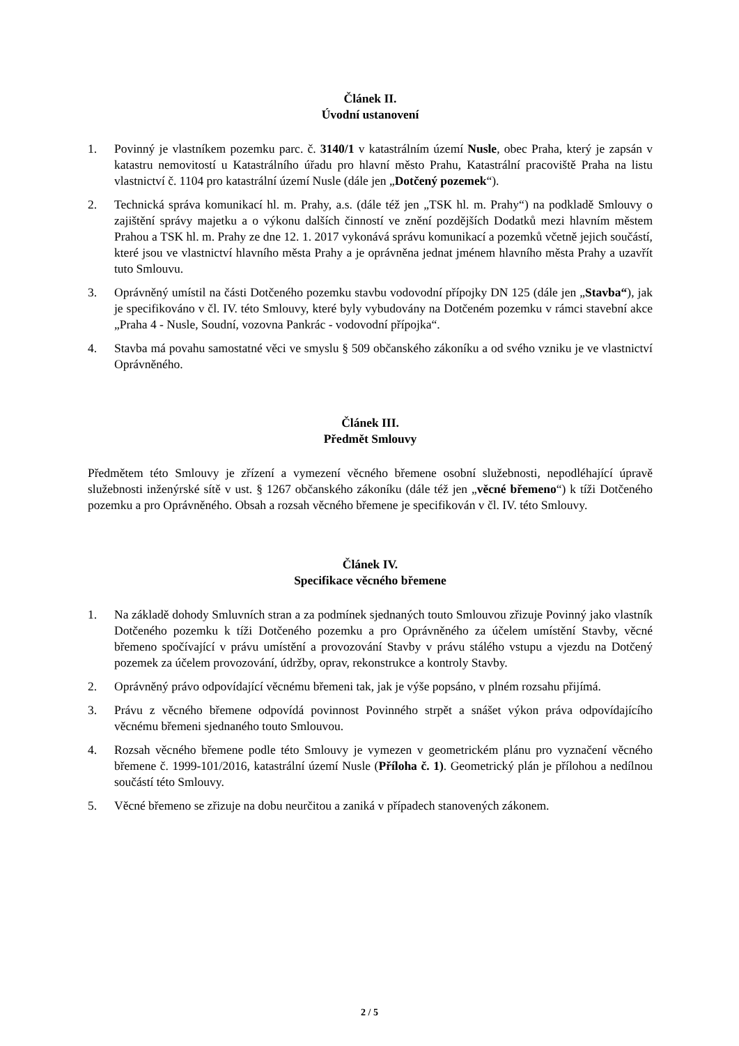Článek II.
Úvodní ustanovení
1. Povinný je vlastníkem pozemku parc. č. 3140/1 v katastrálním území Nusle, obec Praha, který je zapsán v katastru nemovitostí u Katastrálního úřadu pro hlavní město Prahu, Katastrální pracoviště Praha na listu vlastnictví č. 1104 pro katastrální území Nusle (dále jen „Dotčený pozemek“).
2. Technická správa komunikací hl. m. Prahy, a.s. (dále též jen „TSK hl. m. Prahy“) na podkladě Smlouvy o zajištění správy majetku a o výkonu dalších činností ve znění pozdějších Dodatků mezi hlavním městem Prahou a TSK hl. m. Prahy ze dne 12. 1. 2017 vykonává správu komunikací a pozemků včetně jejich součástí, které jsou ve vlastnictví hlavního města Prahy a je oprávněna jednat jménem hlavního města Prahy a uzavřít tuto Smlouvu.
3. Oprávněný umístil na části Dotčeného pozemku stavbu vodovodní přípojky DN 125 (dále jen „Stavba“), jak je specifikováno v čl. IV. této Smlouvy, které byly vybudovány na Dotčeném pozemku v rámci stavební akce „Praha 4 - Nusle, Soudní, vozovna Pankrác - vodovodní přípojka“.
4. Stavba má povahu samostatné věci ve smyslu § 509 občanského zákoníku a od svého vzniku je ve vlastnictví Oprávněného.
Článek III.
Předmět Smlouvy
Předmětem této Smlouvy je zřízení a vymezení věcného břemene osobní služebnosti, nepodléhající úpravě služebnosti inženýrské sítě v ust. § 1267 občanského zákoníku (dále též jen „věcné břemeno“) k tíži Dotčeného pozemku a pro Oprávněného. Obsah a rozsah věcného břemene je specifikován v čl. IV. této Smlouvy.
Článek IV.
Specifikace věcného břemene
1. Na základě dohody Smluvních stran a za podmínek sjednaných touto Smlouvou zřizuje Povinný jako vlastník Dotčeného pozemku k tíži Dotčeného pozemku a pro Oprávněného za účelem umístění Stavby, věcné břemeno spočívající v právu umístění a provozování Stavby v právu stálého vstupu a vjezdu na Dotčený pozemek za účelem provozování, údržby, oprav, rekonstrukce a kontroly Stavby.
2. Oprávněný právo odpovídající věcnému břemeni tak, jak je výše popsáno, v plném rozsahu přijímá.
3. Právu z věcného břemene odpovídá povinnost Povinného strpět a snášet výkon práva odpovídajícího věcnému břemeni sjednaného touto Smlouvou.
4. Rozsah věcného břemene podle této Smlouvy je vymezen v geometrickém plánu pro vyznačení věcného břemene č. 1999-101/2016, katastrální území Nusle (Příloha č. 1). Geometrický plán je přílohou a nedílnou součástí této Smlouvy.
5. Věcné břemeno se zřizuje na dobu neurčitou a zaniká v případech stanovených zákonem.
2 / 5